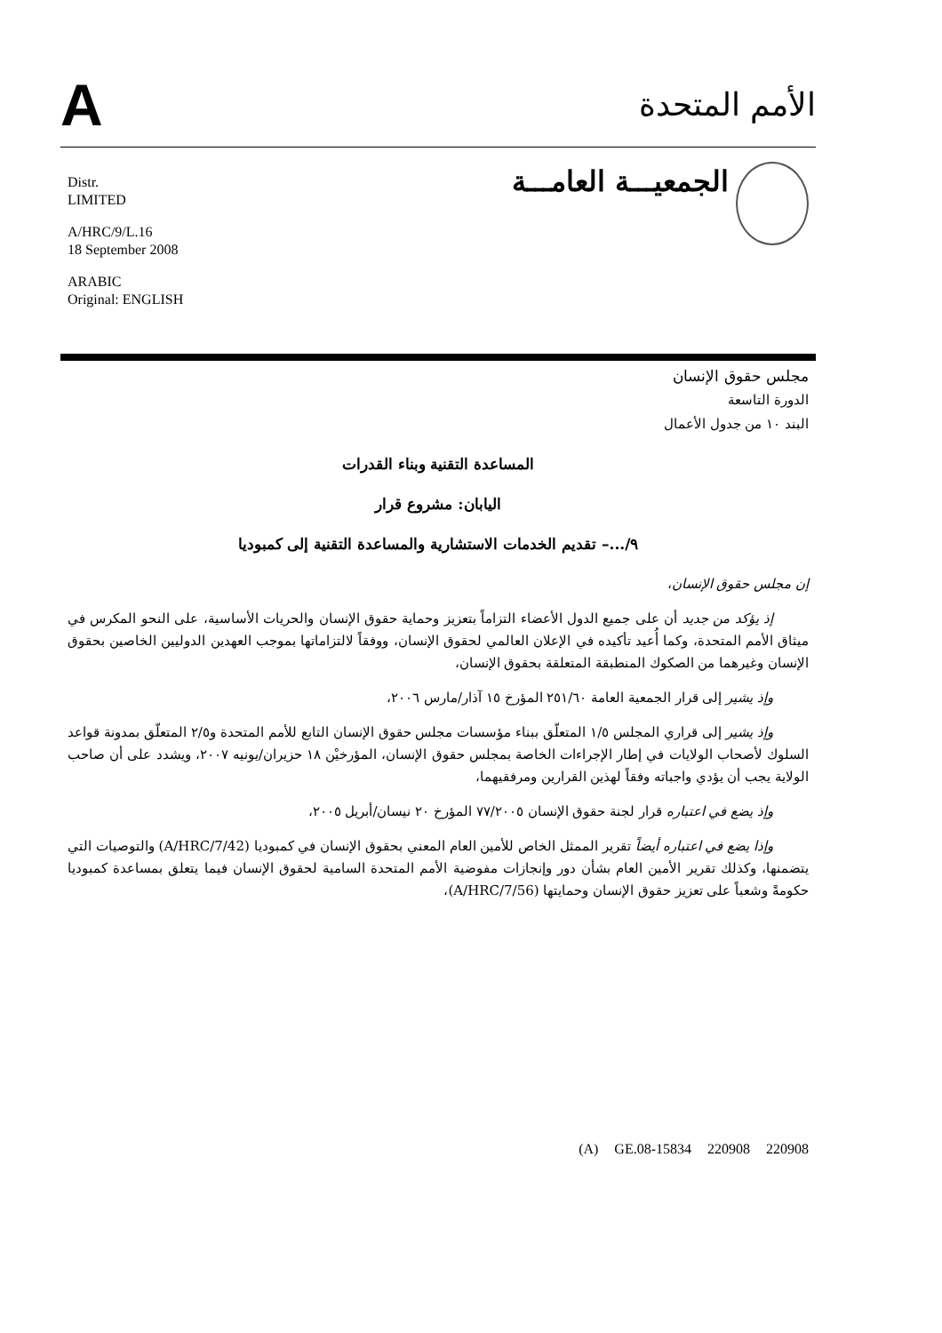A
الأمم المتحدة
Distr.
LIMITED
A/HRC/9/L.16
18 September 2008
ARABIC
Original: ENGLISH
الجمعيـــة العامـــة
مجلس حقوق الإنسان
الدورة التاسعة
البند ١٠ من جدول الأعمال
المساعدة التقنية وبناء القدرات
اليابان: مشروع قرار
٩/...– تقديم الخدمات الاستشارية والمساعدة التقنية إلى كمبوديا
إن مجلس حقوق الإنسان،
إذ يؤكد من جديد أن على جميع الدول الأعضاء التزاماً بتعزيز وحماية حقوق الإنسان والحريات الأساسية، على النحو المكرس في ميثاق الأمم المتحدة، وكما أُعيد تأكيده في الإعلان العالمي لحقوق الإنسان، ووفقاً لالتزاماتها بموجب العهدين الدوليين الخاصين بحقوق الإنسان وغيرهما من الصكوك المنطبقة المتعلقة بحقوق الإنسان،
وإذ يشير إلى قرار الجمعية العامة ٢٥١/٦٠ المؤرخ ١٥ آذار/مارس ٢٠٠٦،
وإذ يشير إلى قراري المجلس ١/٥ المتعلّق ببناء مؤسسات مجلس حقوق الإنسان التابع للأمم المتحدة و٢/٥ المتعلّق بمدونة قواعد السلوك لأصحاب الولايات في إطار الإجراءات الخاصة بمجلس حقوق الإنسان، المؤرخيْن ١٨ حزيران/يونيه ٢٠٠٧، ويشدد على أن صاحب الولاية يجب أن يؤدي واجباته وفقاً لهذين القرارين ومرفقيهما،
وإذ يضع في اعتباره قرار لجنة حقوق الإنسان ٧٧/٢٠٠٥ المؤرخ ٢٠ نيسان/أبريل ٢٠٠٥،
وإذا يضع في اعتباره أيضاً تقرير الممثل الخاص للأمين العام المعني بحقوق الإنسان في كمبوديا (A/HRC/7/42) والتوصيات التي يتضمنها، وكذلك تقرير الأمين العام بشأن دور وإنجازات مفوضية الأمم المتحدة السامية لحقوق الإنسان فيما يتعلق بمساعدة كمبوديا حكومةً وشعباً على تعزيز حقوق الإنسان وحمايتها (A/HRC/7/56)،
(A) GE.08-15834 220908 220908